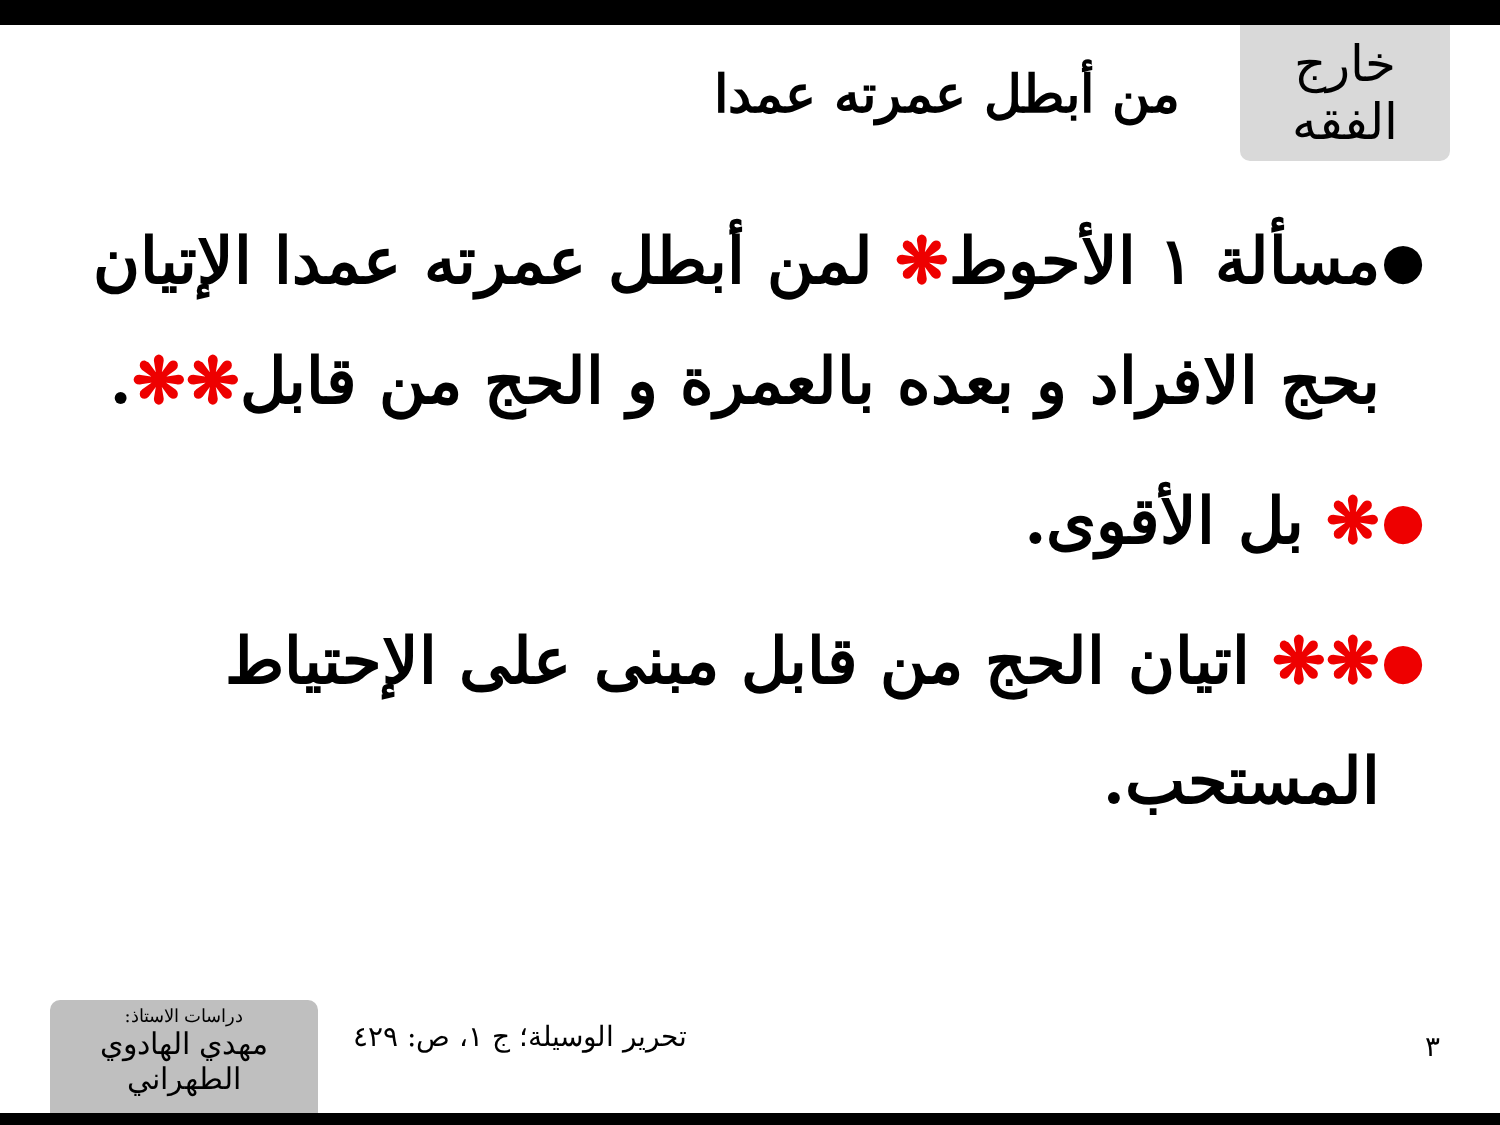خارج الفقه
من أبطل عمرته عمدا
● مسألة ١ الأحوط❋ لمن أبطل عمرته عمدا الإتيان بحج الافراد و بعده بالعمرة و الحج من قابل❋❋.
● ❋ بل الأقوى.
● ❋❋ اتيان الحج من قابل مبنى على الإحتياط المستحب.
دراسات الاستاذ:
مهدي الهادوي الطهراني
تحرير الوسيلة؛ ج ١، ص: ٤٢٩
٣